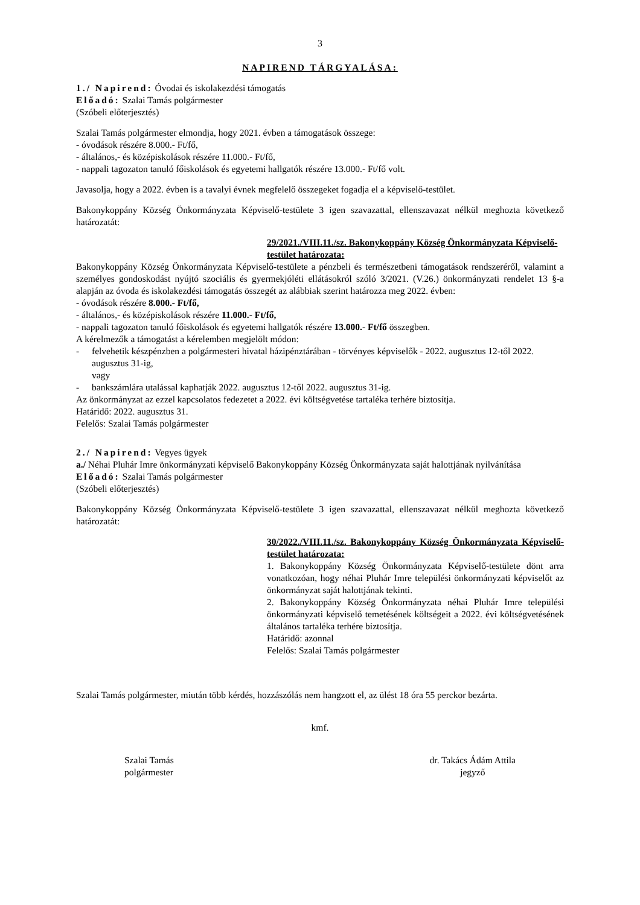3
NAPIREND TÁRGYALÁSA:
1./ Napirend: Óvodai és iskolakezdési támogatás
Előadó: Szalai Tamás polgármester
(Szóbeli előterjesztés)
Szalai Tamás polgármester elmondja, hogy 2021. évben a támogatások összege:
- óvodások részére 8.000.- Ft/fő,
- általános,- és középiskolások részére 11.000.- Ft/fő,
- nappali tagozaton tanuló főiskolások és egyetemi hallgatók részére 13.000.- Ft/fő volt.
Javasolja, hogy a 2022. évben is a tavalyi évnek megfelelő összegeket fogadja el a képviselő-testület.
Bakonykoppány Község Önkormányzata Képviselő-testülete 3 igen szavazattal, ellenszavazat nélkül meghozta következő határozatát:
29/2021./VIII.11./sz. Bakonykoppány Község Önkormányzata Képviselő-testület határozata:
Bakonykoppány Község Önkormányzata Képviselő-testülete a pénzbeli és természetbeni támogatások rendszeréről, valamint a személyes gondoskodást nyújtó szociális és gyermekjóléti ellátásokról szóló 3/2021. (V.26.) önkormányzati rendelet 13 §-a alapján az óvoda és iskolakezdési támogatás összegét az alábbiak szerint határozza meg 2022. évben:
- óvodások részére 8.000.- Ft/fő,
- általános,- és középiskolások részére 11.000.- Ft/fő,
- nappali tagozaton tanuló főiskolások és egyetemi hallgatók részére 13.000.- Ft/fő összegben.
A kérelmezők a támogatást a kérelemben megjelölt módon:
- felvehetik készpénzben a polgármesteri hivatal házipénztárában - törvényes képviselők - 2022. augusztus 12-től 2022. augusztus 31-ig,
vagy
- bankszámlára utalással kaphatják 2022. augusztus 12-től 2022. augusztus 31-ig.
Az önkormányzat az ezzel kapcsolatos fedezetet a 2022. évi költségvetése tartaléka terhére biztosítja.
Határidő: 2022. augusztus 31.
Felelős: Szalai Tamás polgármester
2./ Napirend: Vegyes ügyek
a./ Néhai Pluhár Imre önkormányzati képviselő Bakonykoppány Község Önkormányzata saját halottjának nyilvánítása
Előadó: Szalai Tamás polgármester
(Szóbeli előterjesztés)
Bakonykoppány Község Önkormányzata Képviselő-testülete 3 igen szavazattal, ellenszavazat nélkül meghozta következő határozatát:
30/2022./VIII.11./sz. Bakonykoppány Község Önkormányzata Képviselő-testület határozata:
1. Bakonykoppány Község Önkormányzata Képviselő-testülete dönt arra vonatkozóan, hogy néhai Pluhár Imre települési önkormányzati képviselőt az önkormányzat saját halottjának tekinti.
2. Bakonykoppány Község Önkormányzata néhai Pluhár Imre települési önkormányzati képviselő temetésének költségeit a 2022. évi költségvetésének általános tartaléka terhére biztosítja.
Határidő: azonnal
Felelős: Szalai Tamás polgármester
Szalai Tamás polgármester, miután több kérdés, hozzászólás nem hangzott el, az ülést 18 óra 55 perckor bezárta.
kmf.
Szalai Tamás
polgármester
dr. Takács Ádám Attila
jegyző